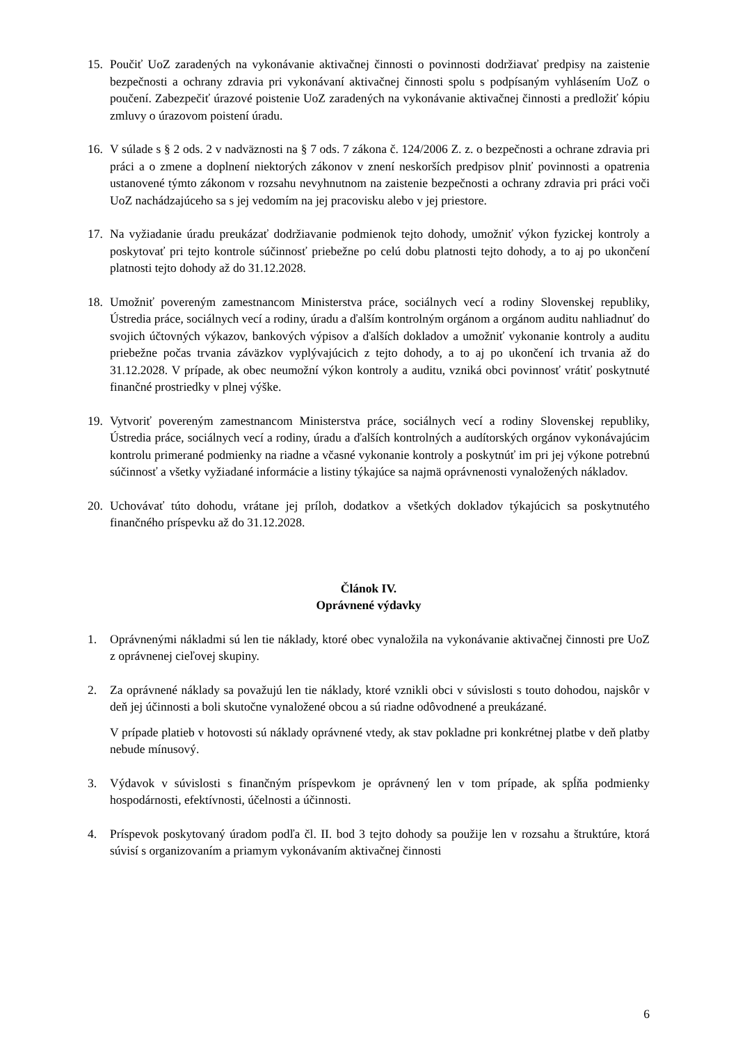15. Poučiť UoZ zaradených na vykonávanie aktivačnej činnosti o povinnosti dodržiavať predpisy na zaistenie bezpečnosti a ochrany zdravia pri vykonávaní aktivačnej činnosti spolu s podpísaným vyhlásením UoZ o poučení. Zabezpečiť úrazové poistenie UoZ zaradených na vykonávanie aktivačnej činnosti a predložiť kópiu zmluvy o úrazovom poistení úradu.
16. V súlade s § 2 ods. 2 v nadväznosti na § 7 ods. 7 zákona č. 124/2006 Z. z. o bezpečnosti a ochrane zdravia pri práci a o zmene a doplnení niektorých zákonov v znení neskorších predpisov plniť povinnosti a opatrenia ustanovené týmto zákonom v rozsahu nevyhnutnom na zaistenie bezpečnosti a ochrany zdravia pri práci voči UoZ nachádzajúceho sa s jej vedomím na jej pracovisku alebo v jej priestore.
17. Na vyžiadanie úradu preukázať dodržiavanie podmienok tejto dohody, umožniť výkon fyzickej kontroly a poskytovať pri tejto kontrole súčinnosť priebežne po celú dobu platnosti tejto dohody, a to aj po ukončení platnosti tejto dohody až do 31.12.2028.
18. Umožniť povereným zamestnancom Ministerstva práce, sociálnych vecí a rodiny Slovenskej republiky, Ústredia práce, sociálnych vecí a rodiny, úradu a ďalším kontrolným orgánom a orgánom auditu nahliadnuť do svojich účtovných výkazov, bankových výpisov a ďalších dokladov a umožniť vykonanie kontroly a auditu priebežne počas trvania záväzkov vyplývajúcich z tejto dohody, a to aj po ukončení ich trvania až do 31.12.2028. V prípade, ak obec neumožní výkon kontroly a auditu, vzniká obci povinnosť vrátiť poskytnuté finančné prostriedky v plnej výške.
19. Vytvoriť povereným zamestnancom Ministerstva práce, sociálnych vecí a rodiny Slovenskej republiky, Ústredia práce, sociálnych vecí a rodiny, úradu a ďalších kontrolných a audítorských orgánov vykonávajúcim kontrolu primerané podmienky na riadne a včasné vykonanie kontroly a poskytnúť im pri jej výkone potrebnú súčinnosť a všetky vyžiadané informácie a listiny týkajúce sa najmä oprávnenosti vynaložených nákladov.
20. Uchovávať túto dohodu, vrátane jej príloh, dodatkov a všetkých dokladov týkajúcich sa poskytnutého finančného príspevku až do 31.12.2028.
Článok IV.
Oprávnené výdavky
1. Oprávnenými nákladmi sú len tie náklady, ktoré obec vynaložila na vykonávanie aktivačnej činnosti pre UoZ z oprávnenej cieľovej skupiny.
2. Za oprávnené náklady sa považujú len tie náklady, ktoré vznikli obci v súvislosti s touto dohodou, najskôr v deň jej účinnosti a boli skutočne vynaložené obcou a sú riadne odôvodnené a preukázané.
V prípade platieb v hotovosti sú náklady oprávnené vtedy, ak stav pokladne pri konkrétnej platbe v deň platby nebude mínusový.
3. Výdavok v súvislosti s finančným príspevkom je oprávnený len v tom prípade, ak spĺňa podmienky hospodárnosti, efektívnosti, účelnosti a účinnosti.
4. Príspevok poskytovaný úradom podľa čl. II. bod 3 tejto dohody sa použije len v rozsahu a štruktúre, ktorá súvisí s organizovaním a priamym vykonávaním aktivačnej činnosti
6